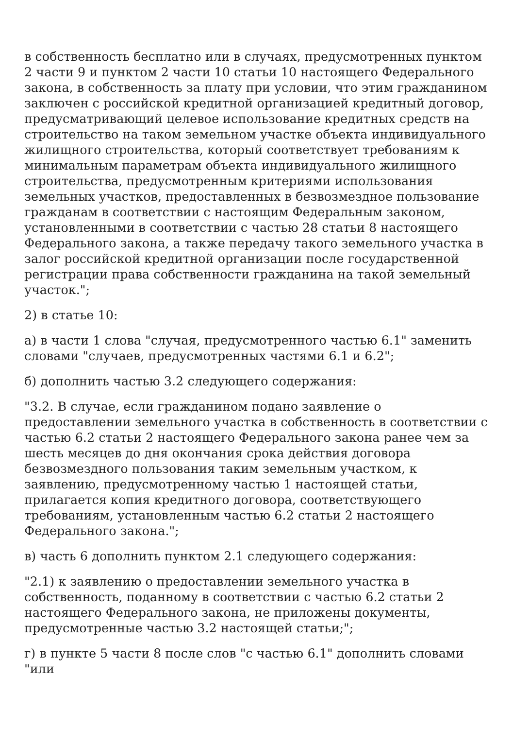в собственность бесплатно или в случаях, предусмотренных пунктом 2 части 9 и пунктом 2 части 10 статьи 10 настоящего Федерального закона, в собственность за плату при условии, что этим гражданином заключен с российской кредитной организацией кредитный договор, предусматривающий целевое использование кредитных средств на строительство на таком земельном участке объекта индивидуального жилищного строительства, который соответствует требованиям к минимальным параметрам объекта индивидуального жилищного строительства, предусмотренным критериями использования земельных участков, предоставленных в безвозмездное пользование гражданам в соответствии с настоящим Федеральным законом, установленными в соответствии с частью 28 статьи 8 настоящего Федерального закона, а также передачу такого земельного участка в залог российской кредитной организации после государственной регистрации права собственности гражданина на такой земельный участок.";
2) в статье 10:
а) в части 1 слова "случая, предусмотренного частью 6.1" заменить словами "случаев, предусмотренных частями 6.1 и 6.2";
б) дополнить частью 3.2 следующего содержания:
"3.2. В случае, если гражданином подано заявление о предоставлении земельного участка в собственность в соответствии с частью 6.2 статьи 2 настоящего Федерального закона ранее чем за шесть месяцев до дня окончания срока действия договора безвозмездного пользования таким земельным участком, к заявлению, предусмотренному частью 1 настоящей статьи, прилагается копия кредитного договора, соответствующего требованиям, установленным частью 6.2 статьи 2 настоящего Федерального закона.";
в) часть 6 дополнить пунктом 2.1 следующего содержания:
"2.1) к заявлению о предоставлении земельного участка в собственность, поданному в соответствии с частью 6.2 статьи 2 настоящего Федерального закона, не приложены документы, предусмотренные частью 3.2 настоящей статьи;";
г) в пункте 5 части 8 после слов "с частью 6.1" дополнить словами "или